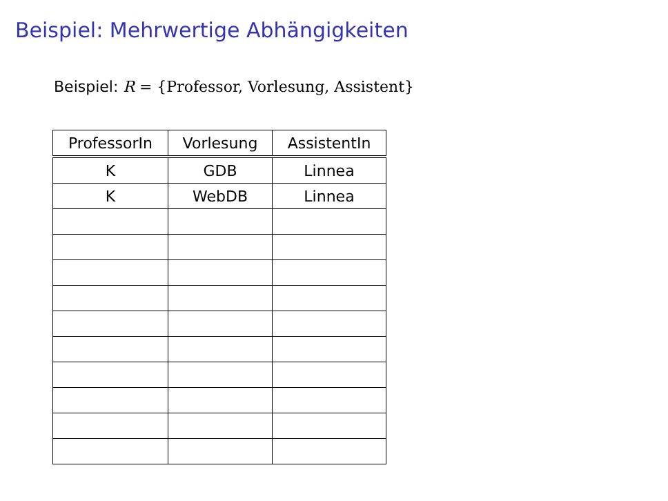Beispiel: Mehrwertige Abhängigkeiten
Beispiel: R = {Professor, Vorlesung, Assistent}
| ProfessorIn | Vorlesung | AssistentIn |
| --- | --- | --- |
| K | GDB | Linnea |
| K | WebDB | Linnea |